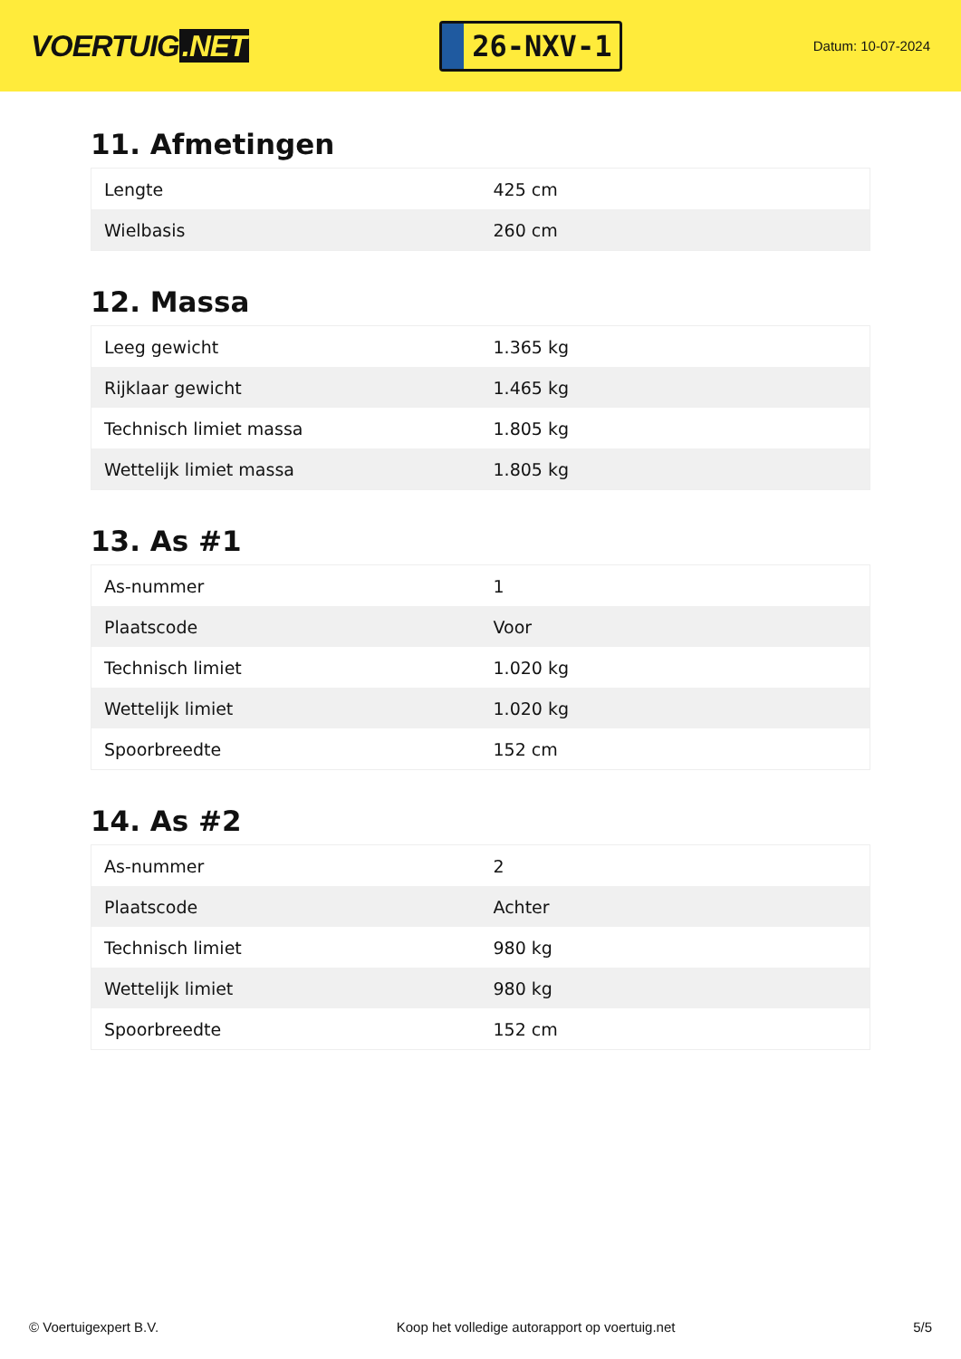VOERTUIG.NET
26-NXV-1
Datum: 10-07-2024
11. Afmetingen
| Lengte | 425 cm |
| Wielbasis | 260 cm |
12. Massa
| Leeg gewicht | 1.365 kg |
| Rijklaar gewicht | 1.465 kg |
| Technisch limiet massa | 1.805 kg |
| Wettelijk limiet massa | 1.805 kg |
13. As #1
| As-nummer | 1 |
| Plaatscode | Voor |
| Technisch limiet | 1.020 kg |
| Wettelijk limiet | 1.020 kg |
| Spoorbreedte | 152 cm |
14. As #2
| As-nummer | 2 |
| Plaatscode | Achter |
| Technisch limiet | 980 kg |
| Wettelijk limiet | 980 kg |
| Spoorbreedte | 152 cm |
© Voertuigexpert B.V. Koop het volledige autorapport op voertuig.net 5/5